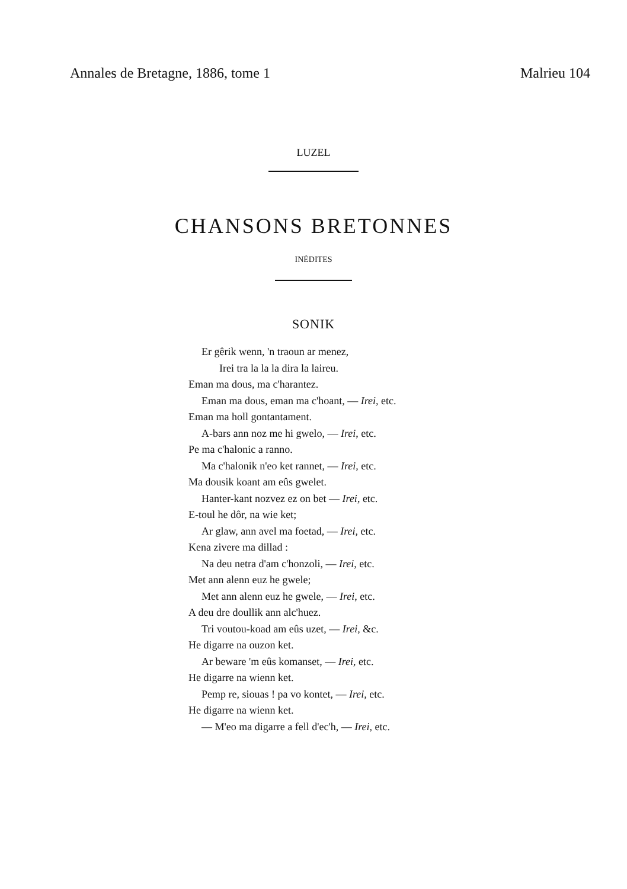Annales de Bretagne, 1886, tome 1 Malrieu 104
LUZEL
CHANSONS BRETONNES
INÉDITES
SONIK
Er gêrik wenn, 'n traoun ar menez,
Irei tra la la la dira la laireu.
Eman ma dous, ma c'harantez.
Eman ma dous, eman ma c'hoant, — Irei, etc.
Eman ma holl gontantament.
A-bars ann noz me hi gwelo, — Irei, etc.
Pe ma c'halonic a ranno.
Ma c'halonik n'eo ket rannet, — Irei, etc.
Ma dousik koant am eûs gwelet.
Hanter-kant nozvez ez on bet — Irei, etc.
E-toul he dôr, na wie ket;
Ar glaw, ann avel ma foetad, — Irei, etc.
Kena zivere ma dillad :
Na deu netra d'am c'honzoli, — Irei, etc.
Met ann alenn euz he gwele;
Met ann alenn euz he gwele, — Irei, etc.
A deu dre doullik ann alc'huez.
Tri voutou-koad am eûs uzet, — Irei, &c.
He digarre na ouzon ket.
Ar beware 'm eûs komanset, — Irei, etc.
He digarre na wienn ket.
Pemp re, siouas ! pa vo kontet, — Irei, etc.
He digarre na wienn ket.
— M'eo ma digarre a fell d'ec'h, — Irei, etc.